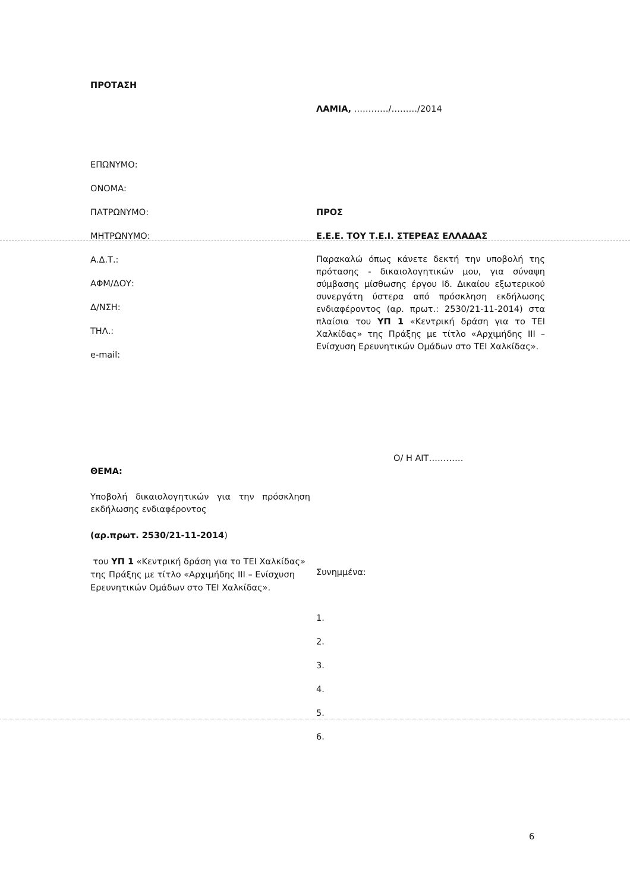ΠΡΟΤΑΣΗ
ΛΑΜΙΑ, …………/………/2014
ΕΠΩΝΥΜΟ:
ΟΝΟΜΑ:
ΠΑΤΡΩΝΥΜΟ:
ΜΗΤΡΩΝΥΜΟ:
Α.Δ.Τ.:
ΑΦΜ/ΔΟΥ:
Δ/ΝΣΗ:
ΤΗΛ.:
e-mail:
ΠΡΟΣ
Ε.Ε.Ε. ΤΟΥ Τ.Ε.Ι. ΣΤΕΡΕΑΣ ΕΛΛΑΔΑΣ
Παρακαλώ όπως κάνετε δεκτή την υποβολή της πρότασης - δικαιολογητικών μου, για σύναψη σύμβασης μίσθωσης έργου Ιδ. Δικαίου εξωτερικού συνεργάτη ύστερα από πρόσκληση εκδήλωσης ενδιαφέροντος (αρ. πρωτ.: 2530/21-11-2014) στα πλαίσια του ΥΠ 1 «Κεντρική δράση για το ΤΕΙ Χαλκίδας» της Πράξης με τίτλο «Αρχιμήδης ΙΙΙ – Ενίσχυση Ερευνητικών Ομάδων στο ΤΕΙ Χαλκίδας».
ΘΕΜΑ:
Υποβολή δικαιολογητικών για την πρόσκληση εκδήλωσης ενδιαφέροντος
(αρ.πρωτ. 2530/21-11-2014)
του ΥΠ 1 «Κεντρική δράση για το ΤΕΙ Χαλκίδας» της Πράξης με τίτλο «Αρχιμήδης ΙΙΙ – Ενίσχυση Ερευνητικών Ομάδων στο ΤΕΙ Χαλκίδας».
Ο/ Η ΑΙΤ…………
Συνημμένα:
1.
2.
3.
4.
5.
6.
6